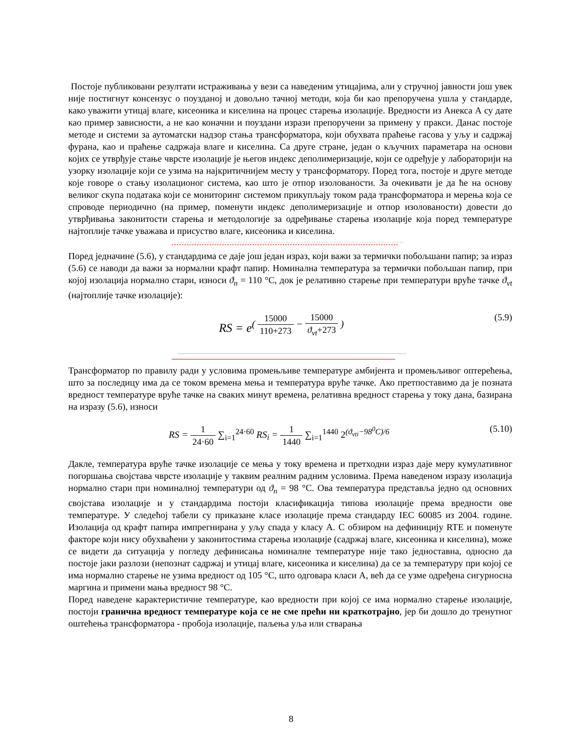Постоје публиковани резултати истраживања у вези са наведеним утицајима, али у стручној јавности још увек није постигнут консензус о поузданој и довољно тачној методи, која би као препоручена ушла у стандарде, како уважити утицај влаге, кисеоника и киселина на процес старења изолације. Вредности из Анекса А су дате као пример зависности, а не као коначни и поуздани изрази препоручени за примену у пракси. Данас постоје методе и системи за аутоматски надзор стања трансформатора, који обухвата праћење гасова у уљу и садржај фурана, као и праћење садржаја влаге и киселина. Са друге стране, један о кључних параметара на основи којих се утврђује стање чврсте изолације је његов индекс деполимеризације, који се одређује у лабораторији на узорку изолације који се узима на најкритичнијем месту у трансформатору. Поред тога, постоје и друге методе које говоре о стању изолационог система, као што је отпор изолованости. За очекивати је да ће на основу великог скупа података који се мониторинг системом прикупљају током рада трансформатора и мерења која се спроводе периодично (на пример, поменути индекс деполимеризације и отпор изолованости) довести до утврђивања законитости старења и методологије за одређивање старења изолације која поред температуре најтоплије тачке уважава и присуство влаге, кисеоника и киселина.
Поред једначине (5.6), у стандардима се даје још један израз, који важи за термички побољшани папир; за израз (5.6) се наводи да важи за нормални крафт папир. Номинална температура за термички побољшан папир, при којој изолација нормално стари, износи ϑ<sub>n</sub> = 110 °C, док је релативно старење при температури вруће тачке ϑ<sub>vt</sub> (најтоплије тачке изолације):
RS = e<sup>( 15000 110+273 − 15000 ϑ<sub>vt</sub>+273 )</sup>
(5.9)
Трансформатор по правилу ради у условима промењљиве температуре амбијента и промењљивог оптерећења, што за последицу има да се током времена мења и температура вруће тачке. Ако претпоставимо да је позната вредност температуре вруће тачке на сваких минут времена, релативна вредност старења у току дана, базирана на изразу (5.6), износи
RS = 1 24·60 ∑<sub>i=1</sub><sup>24·60</sup> RS<sub>i</sub> = 1 1440 ∑<sub>i=1</sub><sup>1440</sup> 2<sup>(ϑ<sub>vti</sub>−98<sup>0</sup>C)/6</sup>
(5.10)
Дакле, температура вруће тачке изолације се мења у току времена и претходни израз даје меру кумулативног погоршања својстава чврсте изолације у таквим реалним радним условима. Према наведеном изразу изолација нормално стари при номиналној температури од ϑ<sub>n</sub> = 98 °C. Ова температура представља једно од основних својстава изолације и у стандардима постоји класификација типова изолације према вредности ове температуре. У следећој табели су приказане класе изолације према стандарду IEC 60085 из 2004. године. Изолација од крафт папира импрегнирана у уљу спада у класу А. С обзиром на дефиницију RTE и поменуте факторе који нису обухваћени у законитостима старења изолације (садржај влаге, кисеоника и киселина), може се видети да ситуација у погледу дефинисања номиналне температуре није тако једноставна, односно да постоје јаки разлози (непознат садржај и утицај влаге, кисеоника и киселина) да се за температуру при којој се има нормално старење не узима вредност од 105 °C, што одговара класи А, већ да се узме одређена сигурносна маргина и примени мања вредност 98 °C.
Поред наведене карактеристичне температуре, као вредности при којој се има нормално старење изолације, постоји гранична вредност температуре која се не сме прећи ни краткотрајно, јер би дошло до тренутног оштећења трансформатора - пробоја изолације, паљења уља или стварања
8